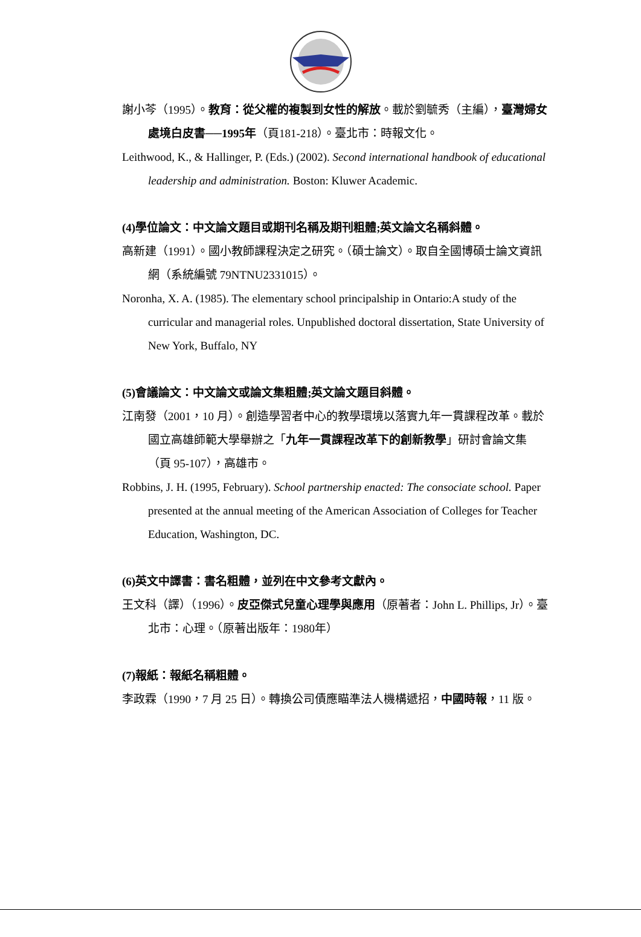謝小芩（1995）。教育：從父權的複製到女性的解放。載於劉毓秀（主編），臺灣婦女處境白皮書──1995年（頁181-218）。臺北市：時報文化。
Leithwood, K., & Hallinger, P. (Eds.) (2002). Second international handbook of educational leadership and administration. Boston: Kluwer Academic.
(4)學位論文：中文論文題目或期刊名稱及期刊粗體;英文論文名稱斜體。
高新建（1991）。國小教師課程決定之研究。（碩士論文）。取自全國博碩士論文資訊網（系統編號 79NTNU2331015）。
Noronha, X. A. (1985). The elementary school principalship in Ontario:A study of the curricular and managerial roles. Unpublished doctoral dissertation, State University of New York, Buffalo, NY
(5)會議論文：中文論文或論文集粗體;英文論文題目斜體。
江南發（2001，10 月）。創造學習者中心的教學環境以落實九年一貫課程改革。載於國立高雄師範大學舉辦之「九年一貫課程改革下的創新教學」研討會論文集（頁 95-107），高雄市。
Robbins, J. H. (1995, February). School partnership enacted: The consociate school. Paper presented at the annual meeting of the American Association of Colleges for Teacher Education, Washington, DC.
(6)英文中譯書：書名粗體，並列在中文參考文獻內。
王文科（譯）（1996）。皮亞傑式兒童心理學與應用（原著者：John L. Phillips, Jr）。臺北市：心理。（原著出版年：1980年）
(7)報紙：報紙名稱粗體。
李政霖（1990，7 月 25 日）。轉換公司債應瞄準法人機構遞招，中國時報，11 版。